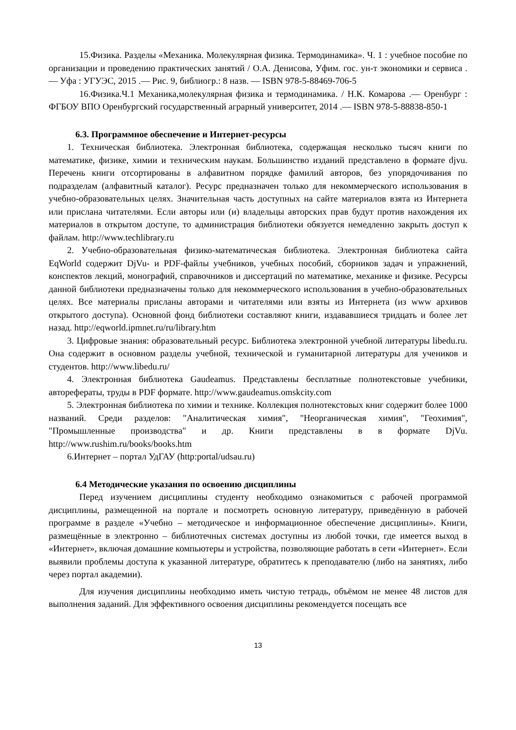15.Физика. Разделы «Механика. Молекулярная физика. Термодинамика». Ч. 1 : учебное пособие по организации и проведению практических занятий / О.А. Денисова, Уфим. гос. ун-т экономики и сервиса .— Уфа : УГУЭС, 2015 .— Рис. 9, библиогр.: 8 назв. — ISBN 978-5-88469-706-5
16.Физика.Ч.1 Механика,молекулярная физика и термодинамика. / Н.К. Комарова .— Оренбург : ФГБОУ ВПО Оренбургский государственный аграрный университет, 2014 .— ISBN 978-5-88838-850-1
6.3. Программное обеспечение и Интернет-ресурсы
1. Техническая библиотека. Электронная библиотека, содержащая несколько тысяч книги по математике, физике, химии и техническим наукам. Большинство изданий представлено в формате djvu. Перечень книги отсортированы в алфавитном порядке фамилий авторов, без упорядочивания по подразделам (алфавитный каталог). Ресурс предназначен только для некоммерческого использования в учебно-образовательных целях. Значительная часть доступных на сайте материалов взята из Интернета или прислана читателями. Если авторы или (и) владельцы авторских прав будут против нахождения их материалов в открытом доступе, то администрация библиотеки обязуется немедленно закрыть доступ к файлам. http://www.techlibrary.ru
2. Учебно-образовательная физико-математическая библиотека. Электронная библиотека сайта EqWorld содержит DjVu- и PDF-файлы учебников, учебных пособий, сборников задач и упражнений, конспектов лекций, монографий, справочников и диссертаций по математике, механике и физике. Ресурсы данной библиотеки предназначены только для некоммерческого использования в учебно-образовательных целях. Все материалы присланы авторами и читателями или взяты из Интернета (из www архивов открытого доступа). Основной фонд библиотеки составляют книги, издававшиеся тридцать и более лет назад. http://eqworld.ipmnet.ru/ru/library.htm
3. Цифровые знания: образовательный ресурс. Библиотека электронной учебной литературы libedu.ru. Она содержит в основном разделы учебной, технической и гуманитарной литературы для учеников и студентов. http://www.libedu.ru/
4. Электронная библиотека Gaudeamus. Представлены бесплатные полнотекстовые учебники, авторефераты, труды в PDF формате. http://www.gaudeamus.omskcity.com
5. Электронная библиотека по химии и технике. Коллекция полнотекстовых книг содержит более 1000 названий. Среди разделов: "Аналитическая химия", "Неорганическая химия", "Геохимия", "Промышленные производства" и др. Книги представлены в в формате DjVu. http://www.rushim.ru/books/books.htm
6.Интернет – портал УдГАУ (http:portal/udsau.ru)
6.4 Методические указания по освоению дисциплины
Перед изучением дисциплины студенту необходимо ознакомиться с рабочей программой дисциплины, размещенной на портале и посмотреть основную литературу, приведённую в рабочей программе в разделе «Учебно – методическое и информационное обеспечение дисциплины». Книги, размещённые в электронно – библиотечных системах доступны из любой точки, где имеется выход в «Интернет», включая домашние компьютеры и устройства, позволяющие работать в сети «Интернет». Если выявили проблемы доступа к указанной литературе, обратитесь к преподавателю (либо на занятиях, либо через портал академии).
Для изучения дисциплины необходимо иметь чистую тетрадь, объёмом не менее 48 листов для выполнения заданий. Для эффективного освоения дисциплины рекомендуется посещать все
13